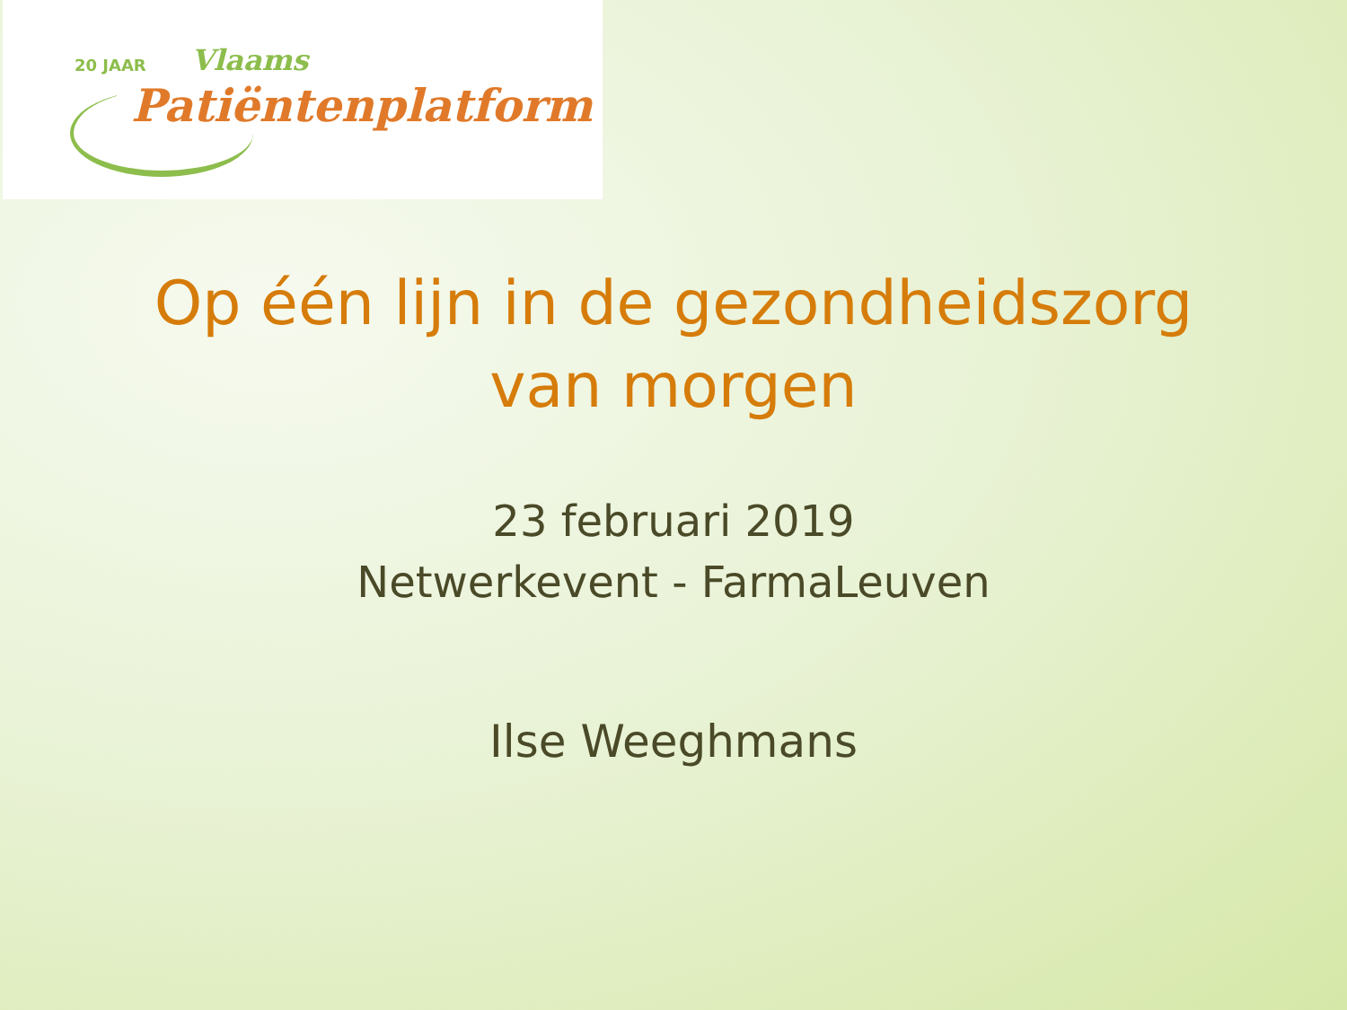20 JAAR Vlaams
Patiëntenplatform
Op één lijn in de gezondheidszorg
van morgen
23 februari 2019
Netwerkevent - FarmaLeuven
Ilse Weeghmans